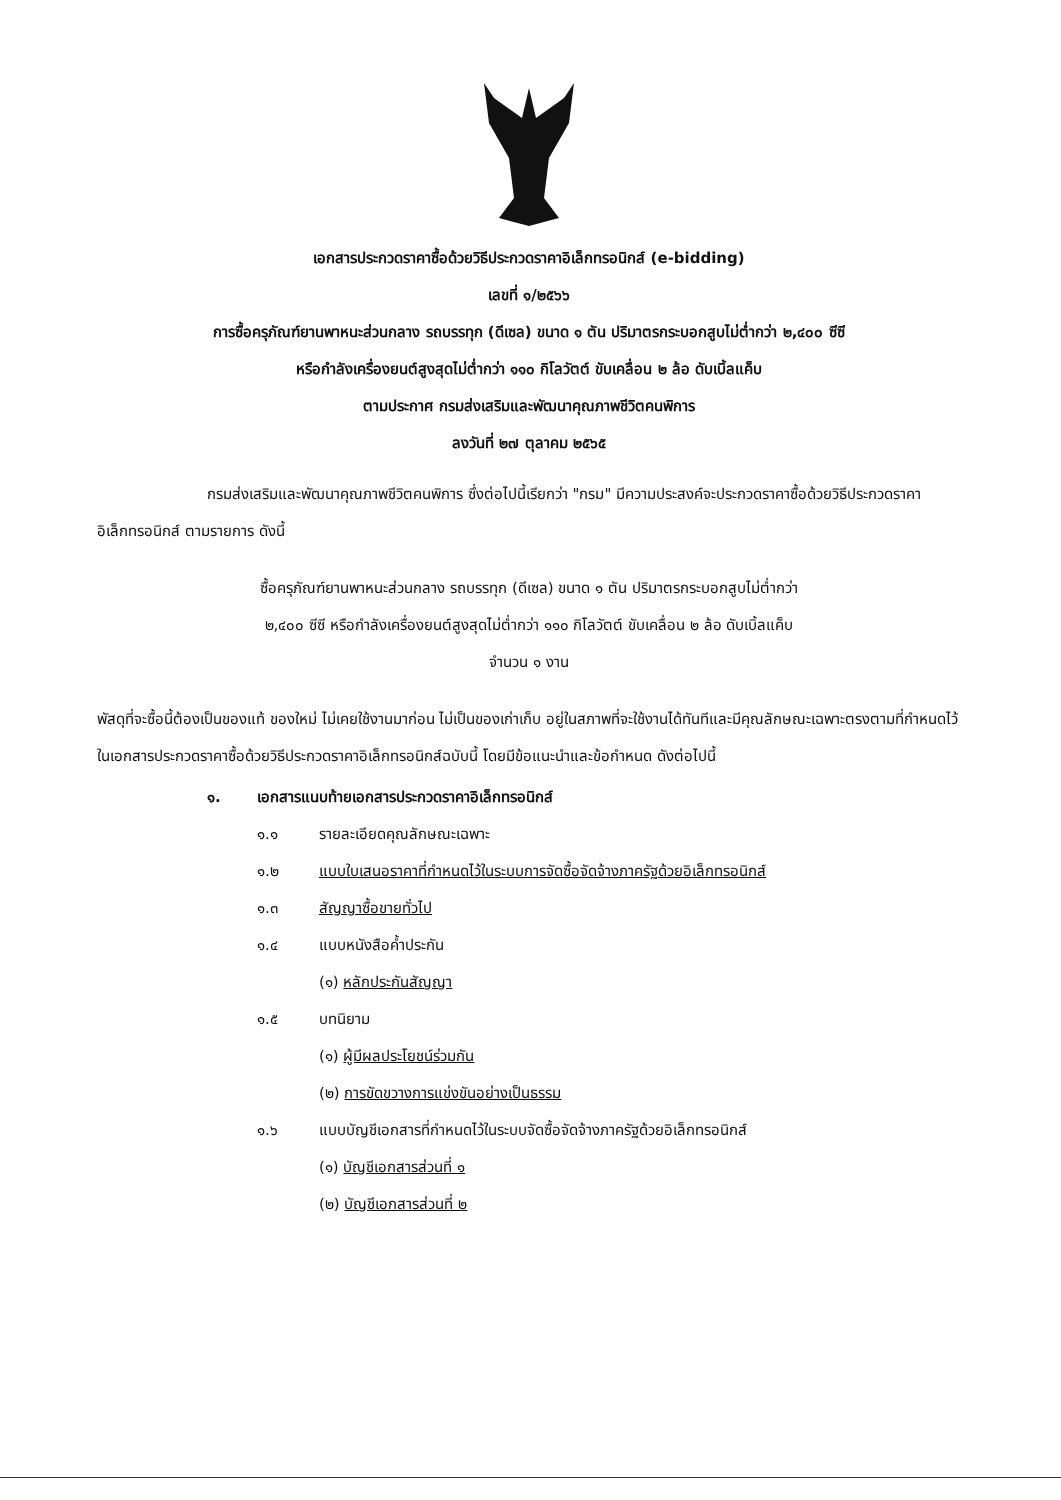เอกสารประกวดราคาซื้อด้วยวิธีประกวดราคาอิเล็กทรอนิกส์ (e-bidding)
เลขที่ ๑/๒๕๖๖
การซื้อครุภัณฑ์ยานพาหนะส่วนกลาง รถบรรทุก (ดีเซล) ขนาด ๑ ตัน ปริมาตรกระบอกสูบไม่ต่ำกว่า ๒,๔๐๐ ซีซี
หรือกำลังเครื่องยนต์สูงสุดไม่ต่ำกว่า ๑๑๐ กิโลวัตต์ ขับเคลื่อน ๒ ล้อ ดับเบิ้ลแค็บ
ตามประกาศ กรมส่งเสริมและพัฒนาคุณภาพชีวิตคนพิการ
ลงวันที่ ๒๗ ตุลาคม ๒๕๖๕
กรมส่งเสริมและพัฒนาคุณภาพชีวิตคนพิการ ซึ่งต่อไปนี้เรียกว่า "กรม" มีความประสงค์จะประกวดราคาซื้อด้วยวิธีประกวดราคาอิเล็กทรอนิกส์ ตามรายการ ดังนี้
ซื้อครุภัณฑ์ยานพาหนะส่วนกลาง รถบรรทุก (ดีเซล) ขนาด ๑ ตัน ปริมาตรกระบอกสูบไม่ต่ำกว่า
๒,๔๐๐ ซีซี หรือกำลังเครื่องยนต์สูงสุดไม่ต่ำกว่า ๑๑๐ กิโลวัตต์ ขับเคลื่อน ๒ ล้อ ดับเบิ้ลแค็บ
จำนวน ๑ งาน
พัสดุที่จะซื้อนี้ต้องเป็นของแท้ ของใหม่ ไม่เคยใช้งานมาก่อน ไม่เป็นของเก่าเก็บ อยู่ในสภาพที่จะใช้งานได้ทันทีและมีคุณลักษณะเฉพาะตรงตามที่กำหนดไว้ในเอกสารประกวดราคาซื้อด้วยวิธีประกวดราคาอิเล็กทรอนิกส์ฉบับนี้ โดยมีข้อแนะนำและข้อกำหนด ดังต่อไปนี้
๑. เอกสารแนบท้ายเอกสารประกวดราคาอิเล็กทรอนิกส์
๑.๑ รายละเอียดคุณลักษณะเฉพาะ
๑.๒ แบบใบเสนอราคาที่กำหนดไว้ในระบบการจัดซื้อจัดจ้างภาครัฐด้วยอิเล็กทรอนิกส์
๑.๓ สัญญาซื้อขายทั่วไป
๑.๔ แบบหนังสือค้ำประกัน
(๑) หลักประกันสัญญา
๑.๕ บทนิยาม
(๑) ผู้มีผลประโยชน์ร่วมกัน
(๒) การขัดขวางการแข่งขันอย่างเป็นธรรม
๑.๖ แบบบัญชีเอกสารที่กำหนดไว้ในระบบจัดซื้อจัดจ้างภาครัฐด้วยอิเล็กทรอนิกส์
(๑) บัญชีเอกสารส่วนที่ ๑
(๒) บัญชีเอกสารส่วนที่ ๒